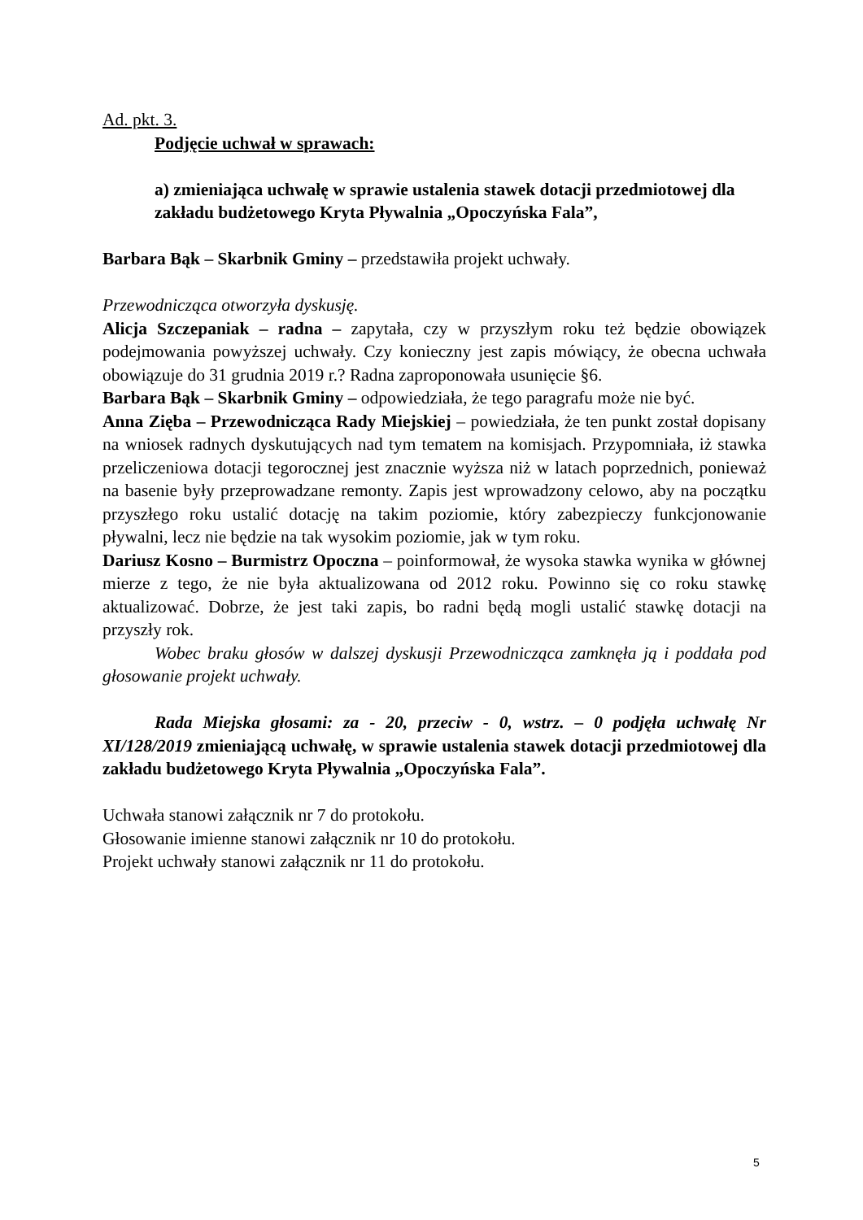Ad. pkt. 3.
Podjęcie uchwał w sprawach:
a) zmieniająca uchwałę w sprawie ustalenia stawek dotacji przedmiotowej dla zakładu budżetowego Kryta Pływalnia „Opoczyńska Fala”,
Barbara Bąk – Skarbnik Gminy – przedstawiła projekt uchwały.
Przewodnicząca otworzyła dyskusję.
Alicja Szczepaniak – radna – zapytała, czy w przyszłym roku też będzie obowiązek podejmowania powyższej uchwały. Czy konieczny jest zapis mówiący, że obecna uchwała obowiązuje do 31 grudnia 2019 r.? Radna zaproponowała usunięcie §6.
Barbara Bąk – Skarbnik Gminy – odpowiedziała, że tego paragrafu może nie być.
Anna Zięba – Przewodnicząca Rady Miejskiej – powiedziała, że ten punkt został dopisany na wniosek radnych dyskutujących nad tym tematem na komisjach. Przypomniała, iż stawka przeliczeniowa dotacji tegorocznej jest znacznie wyższa niż w latach poprzednich, ponieważ na basenie były przeprowadzane remonty. Zapis jest wprowadzony celowo, aby na początku przyszłego roku ustalić dotację na takim poziomie, który zabezpieczy funkcjonowanie pływalni, lecz nie będzie na tak wysokim poziomie, jak w tym roku.
Dariusz Kosno – Burmistrz Opoczna – poinformował, że wysoka stawka wynika w głównej mierze z tego, że nie była aktualizowana od 2012 roku. Powinno się co roku stawkę aktualizować. Dobrze, że jest taki zapis, bo radni będą mogli ustalić stawkę dotacji na przyszły rok.
Wobec braku głosów w dalszej dyskusji Przewodnicząca zamknęła ją i poddała pod głosowanie projekt uchwały.
Rada Miejska głosami: za - 20, przeciw - 0, wstrz. – 0 podjęła uchwałę Nr XI/128/2019 zmieniającą uchwałę, w sprawie ustalenia stawek dotacji przedmiotowej dla zakładu budżetowego Kryta Pływalnia „Opoczyńska Fala”.
Uchwała stanowi załącznik nr 7 do protokołu.
Głosowanie imienne stanowi załącznik nr 10 do protokołu.
Projekt uchwały stanowi załącznik nr 11 do protokołu.
5